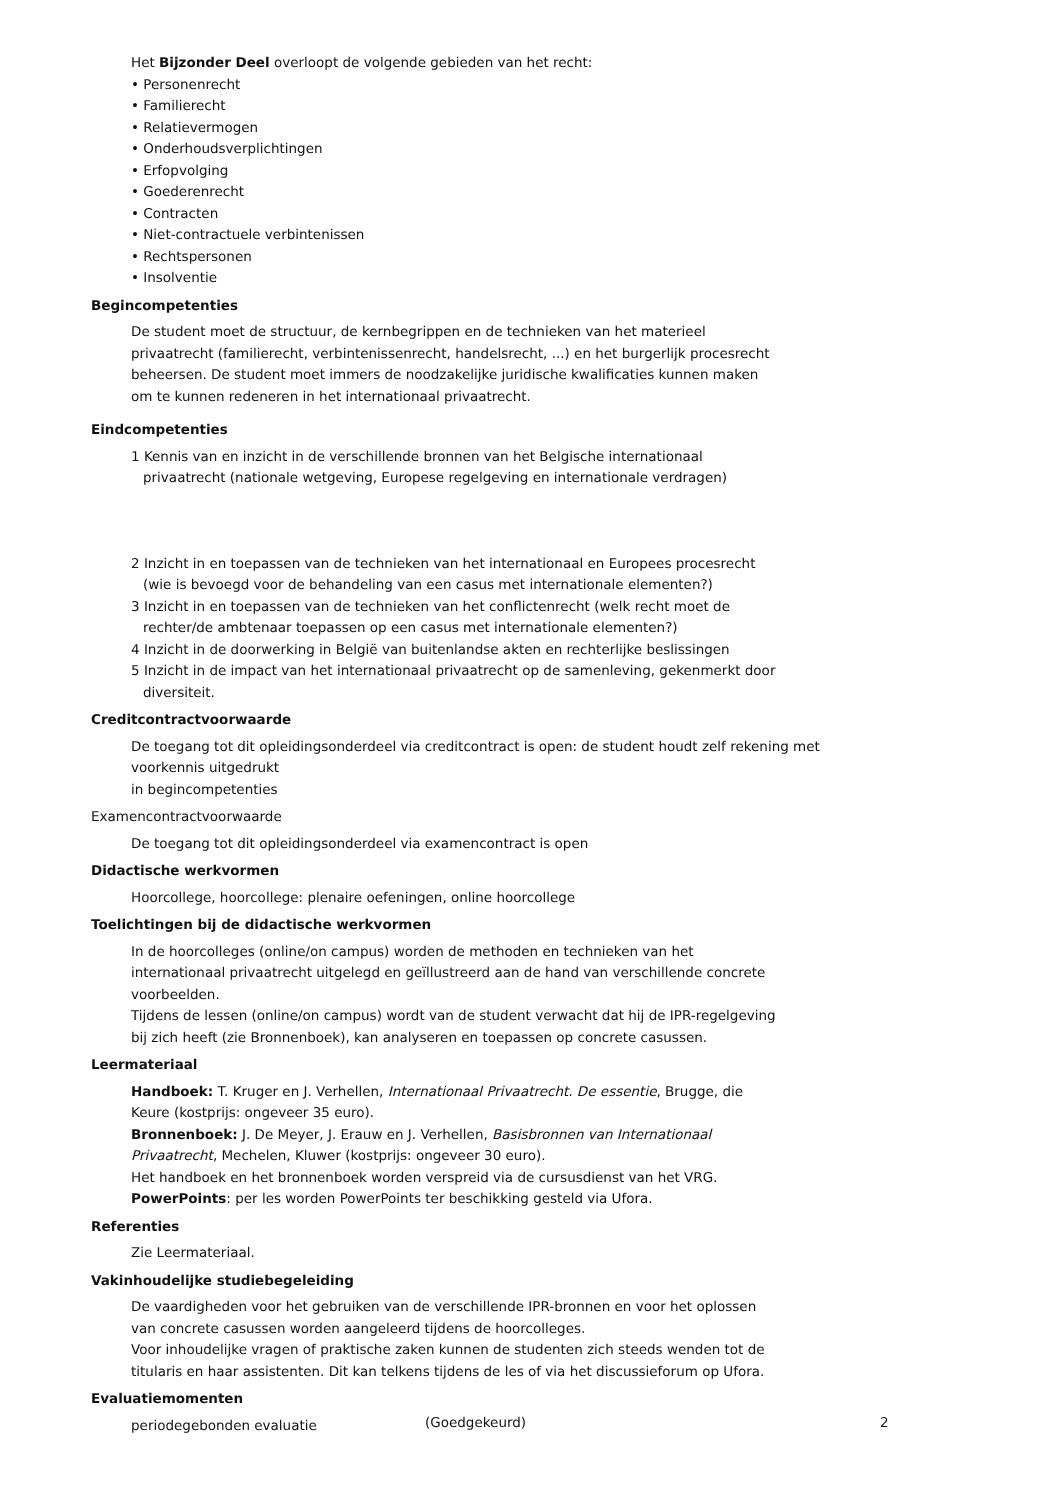Het Bijzonder Deel overloopt de volgende gebieden van het recht:
• Personenrecht
• Familierecht
• Relatievermogen
• Onderhoudsverplichtingen
• Erfopvolging
• Goederenrecht
• Contracten
• Niet-contractuele verbintenissen
• Rechtspersonen
• Insolventie
Begincompetenties
De student moet de structuur, de kernbegrippen en de technieken van het materieel
privaatrecht (familierecht, verbintenissenrecht, handelsrecht, ...) en het burgerlijk procesrecht
beheersen. De student moet immers de noodzakelijke juridische kwalificaties kunnen maken
om te kunnen redeneren in het internationaal privaatrecht.
Eindcompetenties
1 Kennis van en inzicht in de verschillende bronnen van het Belgische internationaal
privaatrecht (nationale wetgeving, Europese regelgeving en internationale verdragen)
2 Inzicht in en toepassen van de technieken van het internationaal en Europees procesrecht
(wie is bevoegd voor de behandeling van een casus met internationale elementen?)
3 Inzicht in en toepassen van de technieken van het conflictenrecht (welk recht moet de
rechter/de ambtenaar toepassen op een casus met internationale elementen?)
4 Inzicht in de doorwerking in België van buitenlandse akten en rechterlijke beslissingen
5 Inzicht in de impact van het internationaal privaatrecht op de samenleving, gekenmerkt door
diversiteit.
Creditcontractvoorwaarde
De toegang tot dit opleidingsonderdeel via creditcontract is open: de student houdt zelf rekening met voorkennis uitgedrukt
in begincompetenties
Examencontractvoorwaarde
De toegang tot dit opleidingsonderdeel via examencontract is open
Didactische werkvormen
Hoorcollege, hoorcollege: plenaire oefeningen, online hoorcollege
Toelichtingen bij de didactische werkvormen
In de hoorcolleges (online/on campus) worden de methoden en technieken van het
internationaal privaatrecht uitgelegd en geïllustreerd aan de hand van verschillende concrete
voorbeelden.
Tijdens de lessen (online/on campus) wordt van de student verwacht dat hij de IPR-regelgeving
bij zich heeft (zie Bronnenboek), kan analyseren en toepassen op concrete casussen.
Leermateriaal
Handboek: T. Kruger en J. Verhellen, Internationaal Privaatrecht. De essentie, Brugge, die
Keure (kostprijs: ongeveer 35 euro).
Bronnenboek: J. De Meyer, J. Erauw en J. Verhellen, Basisbronnen van Internationaal
Privaatrecht, Mechelen, Kluwer (kostprijs: ongeveer 30 euro).
Het handboek en het bronnenboek worden verspreid via de cursusdienst van het VRG.
PowerPoints: per les worden PowerPoints ter beschikking gesteld via Ufora.
Referenties
Zie Leermateriaal.
Vakinhoudelijke studiebegeleiding
De vaardigheden voor het gebruiken van de verschillende IPR-bronnen en voor het oplossen
van concrete casussen worden aangeleerd tijdens de hoorcolleges.
Voor inhoudelijke vragen of praktische zaken kunnen de studenten zich steeds wenden tot de
titularis en haar assistenten. Dit kan telkens tijdens de les of via het discussieforum op Ufora.
Evaluatiemomenten
periodegebonden evaluatie
(Goedgekeurd) 2